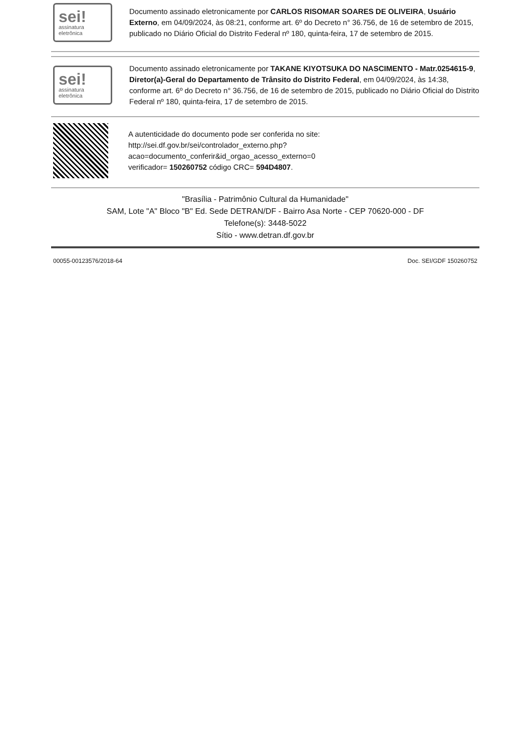sei!
assinatura
eletrônica
Documento assinado eletronicamente por CARLOS RISOMAR SOARES DE OLIVEIRA, Usuário Externo, em 04/09/2024, às 08:21, conforme art. 6º do Decreto n° 36.756, de 16 de setembro de 2015, publicado no Diário Oficial do Distrito Federal nº 180, quinta-feira, 17 de setembro de 2015.
sei!
assinatura
eletrônica
Documento assinado eletronicamente por TAKANE KIYOTSUKA DO NASCIMENTO - Matr.0254615-9, Diretor(a)-Geral do Departamento de Trânsito do Distrito Federal, em 04/09/2024, às 14:38, conforme art. 6º do Decreto n° 36.756, de 16 de setembro de 2015, publicado no Diário Oficial do Distrito Federal nº 180, quinta-feira, 17 de setembro de 2015.
A autenticidade do documento pode ser conferida no site:
http://sei.df.gov.br/sei/controlador_externo.php?
acao=documento_conferir&id_orgao_acesso_externo=0
verificador= 150260752 código CRC= 594D4807.
"Brasília - Patrimônio Cultural da Humanidade"
SAM, Lote "A" Bloco "B" Ed. Sede DETRAN/DF - Bairro Asa Norte - CEP 70620-000 - DF
Telefone(s): 3448-5022
Sítio - www.detran.df.gov.br
00055-00123576/2018-64 Doc. SEI/GDF 150260752